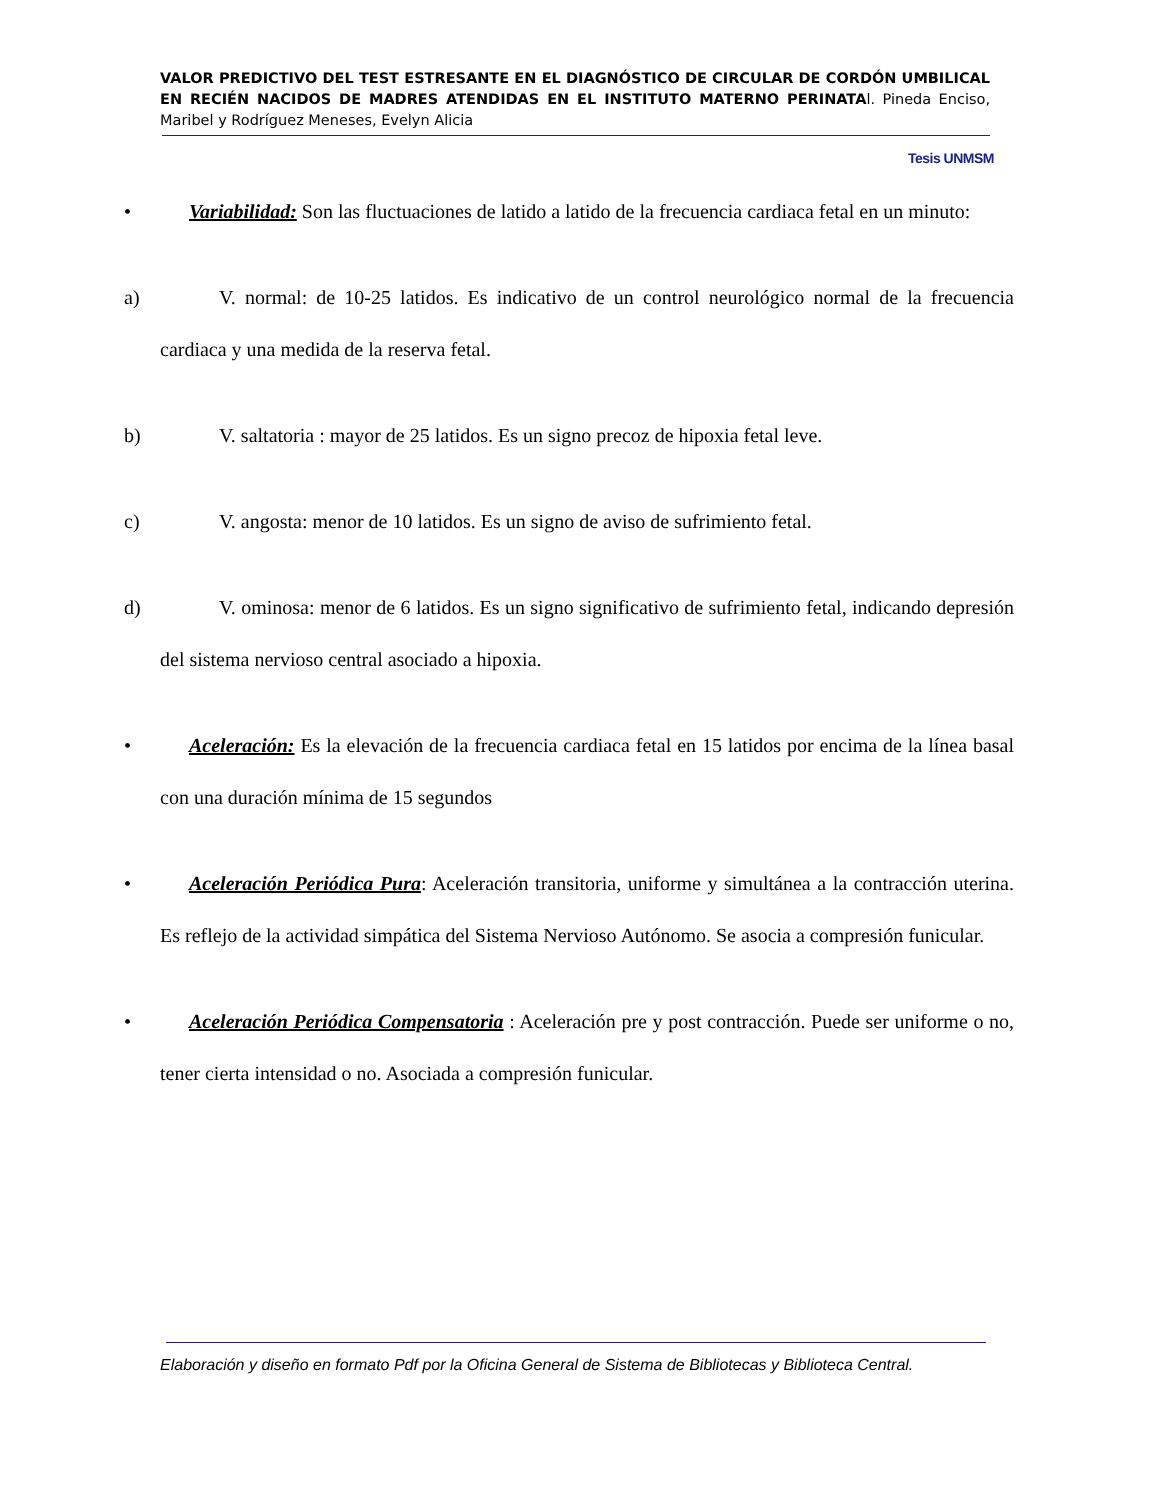VALOR PREDICTIVO DEL TEST ESTRESANTE EN EL DIAGNÓSTICO DE CIRCULAR DE CORDÓN UMBILICAL EN RECIÉN NACIDOS DE MADRES ATENDIDAS EN EL INSTITUTO MATERNO PERINATAl. Pineda Enciso, Maribel y Rodríguez Meneses, Evelyn Alicia
Tesis UNMSM
• Variabilidad: Son las fluctuaciones de latido a latido de la frecuencia cardiaca fetal en un minuto:
a) V. normal: de 10-25 latidos. Es indicativo de un control neurológico normal de la frecuencia cardiaca y una medida de la reserva fetal.
b) V. saltatoria : mayor de 25 latidos. Es un signo precoz de hipoxia fetal leve.
c) V. angosta: menor de 10 latidos. Es un signo de aviso de sufrimiento fetal.
d) V. ominosa: menor de 6 latidos. Es un signo significativo de sufrimiento fetal, indicando depresión del sistema nervioso central asociado a hipoxia.
• Aceleración: Es la elevación de la frecuencia cardiaca fetal en 15 latidos por encima de la línea basal con una duración mínima de 15 segundos
• Aceleración Periódica Pura: Aceleración transitoria, uniforme y simultánea a la contracción uterina. Es reflejo de la actividad simpática del Sistema Nervioso Autónomo. Se asocia a compresión funicular.
• Aceleración Periódica Compensatoria : Aceleración pre y post contracción. Puede ser uniforme o no, tener cierta intensidad o no. Asociada a compresión funicular.
Elaboración y diseño en formato Pdf por la Oficina General de Sistema de Bibliotecas y Biblioteca Central.